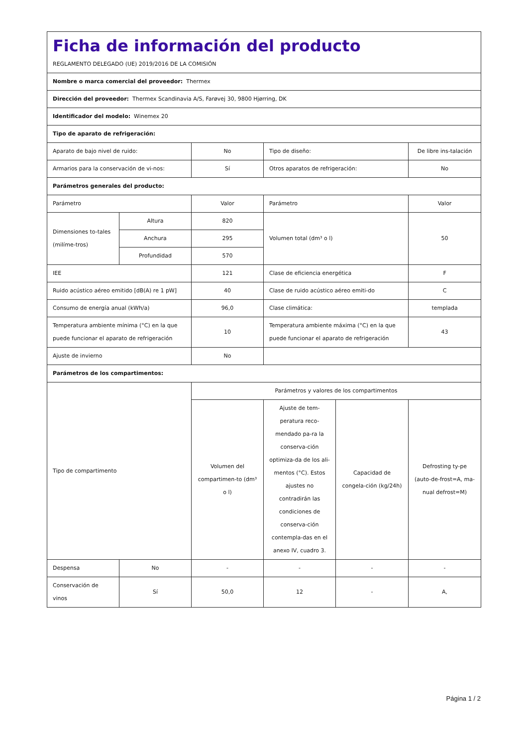| Ficha de información del producto REGLAMENTO DELEGADO (UE) 2019/2016 DE LA COMISIÓN | | | | | |
| Nombre o marca comercial del proveedor: Thermex | | | | | |
| Dirección del proveedor: Thermex Scandinavia A/S, Farøvej 30, 9800 Hjørring, DK | | | | | |
| Identificador del modelo: Winemex 20 | | | | | |
| Tipo de aparato de refrigeración: | | | | | |
| Aparato de bajo nivel de ruido: | | No | Tipo de diseño: | | De libre ins-talación |
| Armarios para la conservación de vi-nos: | | Sí | Otros aparatos de refrigeración: | | No |
| Parámetros generales del producto: | | | | | |
| Parámetro | | Valor | Parámetro | | Valor |
| Dimensiones to-tales (milíme-tros) | Altura | 820 | Volumen total (dm³ o l) | | 50 |
| | Anchura | 295 | | | |
| | Profundidad | 570 | | | |
| IEE | | 121 | Clase de eficiencia energética | | F |
| Ruido acústico aéreo emitido [dB(A) re 1 pW] | | 40 | Clase de ruido acústico aéreo emiti-do | | C |
| Consumo de energía anual (kWh/a) | | 96,0 | Clase climática: | | templada |
| Temperatura ambiente mínima (°C) en la que puede funcionar el aparato de refrigeración | | 10 | Temperatura ambiente máxima (°C) en la que puede funcionar el aparato de refrigeración | | 43 |
| Ajuste de invierno | | No | | | |
| Parámetros de los compartimentos: | | | | | |
| Tipo de compartimento | | Parámetros y valores de los compartimentos | | | |
| | | Volumen del compartimen-to (dm³ o l) | Ajuste de tem-peratura reco-mendado pa-ra la conserva-ción optimiza-da de los ali-mentos (°C). Estos ajustes no contradirán las condiciones de conserva-ción contempla-das en el anexo IV, cuadro 3. | Capacidad de congela-ción (kg/24h) | Defrosting ty-pe (auto-de-frost=A, ma-nual defrost=M) |
| Despensa | No | - | - | - | - |
| Conservación de vinos | Sí | 50,0 | 12 | - | A, |
Página 1 / 2